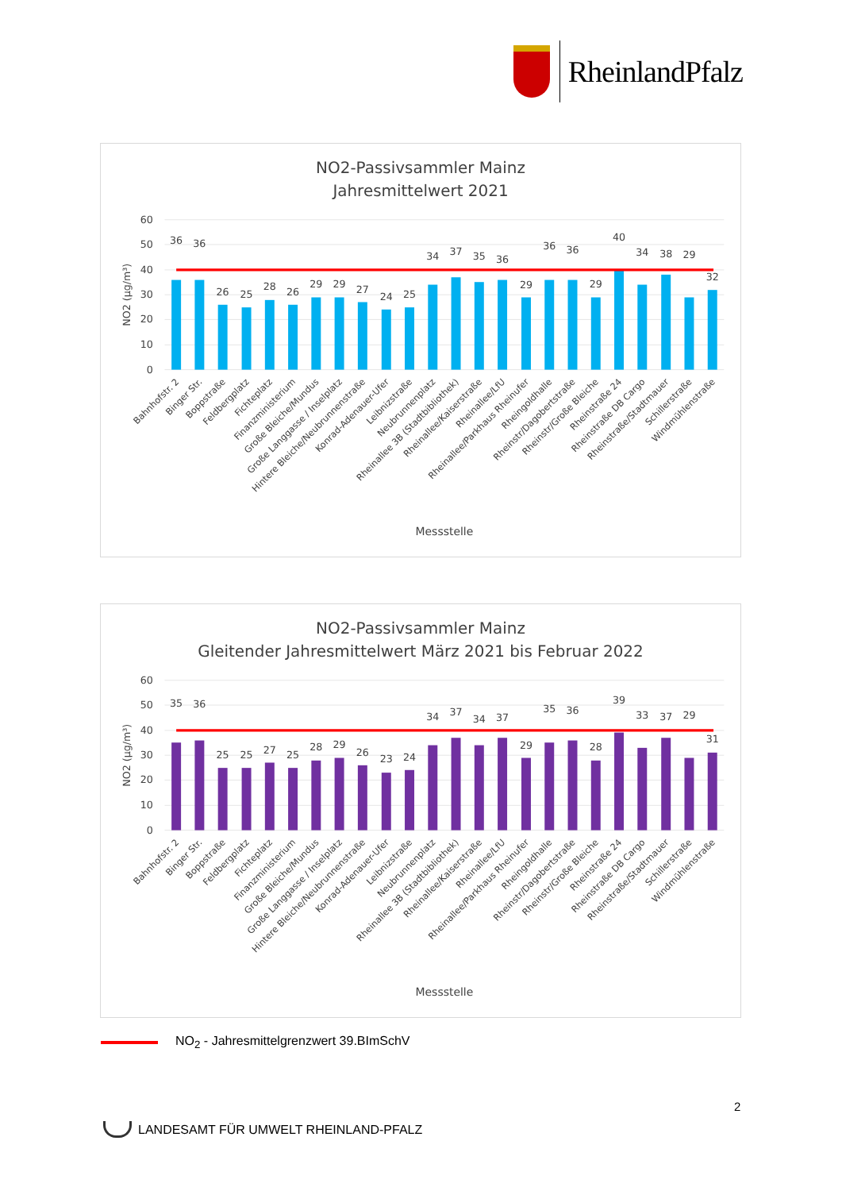RheinlandPfalz
NO2-Passivsammler Mainz
Jahresmittelwert 2021
60
50
40
30
20
10
0
NO2 (µg/m³)
36
36
26
25
28
26
29
29
27
24
25
34
37
35
36
29
36
36
29
40
34
38
29
32
Bahnhofstr. 2
Binger Str.
Boppstraße
Feldbergplatz
Fichteplatz
Finanzministerium
Große Bleiche/Mundus
Große Langgasse / Inselplatz
Hintere Bleiche/Neubrunnenstraße
Konrad-Adenauer-Ufer
Leibnizstraße
Neubrunnenplatz
Rheinallee 3B (Stadtbibliothek)
Rheinallee/Kaiserstraße
Rheinallee/LfU
Rheinallee/Parkhaus Rheinufer
Rheingoldhalle
Rheinstr/Dagobertstraße
Rheinstr/Große Bleiche
Rheinstraße 24
Rheinstraße DB Cargo
Rheinstraße/Stadtmauer
Schillerstraße
Windmühlenstraße
Messstelle
NO2-Passivsammler Mainz
Gleitender Jahresmittelwert März 2021 bis Februar 2022
60
50
40
30
20
10
0
NO2 (µg/m³)
35
36
25
25
27
25
28
29
26
23
24
34
37
34
37
29
35
36
28
39
33
37
29
31
Bahnhofstr. 2
Binger Str.
Boppstraße
Feldbergplatz
Fichteplatz
Finanzministerium
Große Bleiche/Mundus
Große Langgasse / Inselplatz
Hintere Bleiche/Neubrunnenstraße
Konrad-Adenauer-Ufer
Leibnizstraße
Neubrunnenplatz
Rheinallee 3B (Stadtbibliothek)
Rheinallee/Kaiserstraße
Rheinallee/LfU
Rheinallee/Parkhaus Rheinufer
Rheingoldhalle
Rheinstr/Dagobertstraße
Rheinstr/Große Bleiche
Rheinstraße 24
Rheinstraße DB Cargo
Rheinstraße/Stadtmauer
Schillerstraße
Windmühlenstraße
Messstelle
NO<sub>2</sub> - Jahresmittelgrenzwert 39.BImSchV
2
LANDESAMT FÜR UMWELT RHEINLAND-PFALZ